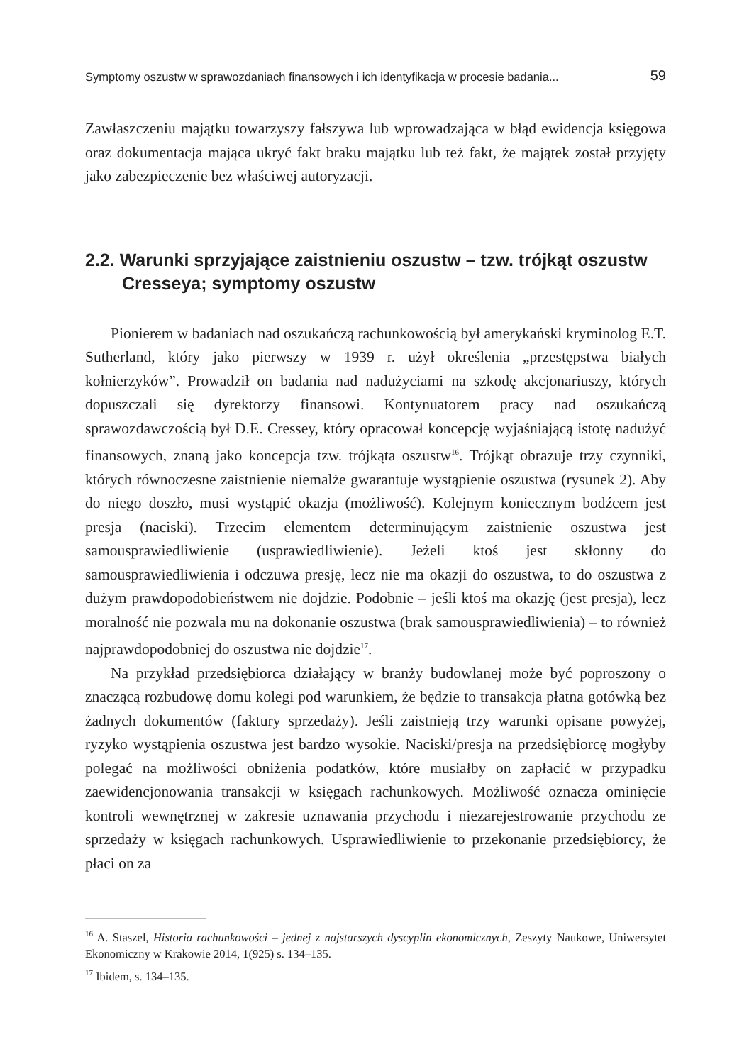Symptomy oszustw w sprawozdaniach finansowych i ich identyfikacja w procesie badania... 59
Zawłaszczeniu majątku towarzyszy fałszywa lub wprowadzająca w błąd ewidencja księgowa oraz dokumentacja mająca ukryć fakt braku majątku lub też fakt, że majątek został przyjęty jako zabezpieczenie bez właściwej autoryzacji.
2.2. Warunki sprzyjające zaistnieniu oszustw – tzw. trójkąt oszustw Cresseya; symptomy oszustw
Pionierem w badaniach nad oszukańczą rachunkowością był amerykański kryminolog E.T. Sutherland, który jako pierwszy w 1939 r. użył określenia „przestępstwa białych kołnierzyków”. Prowadził on badania nad nadużyciami na szkodę akcjonariuszy, których dopuszczali się dyrektorzy finansowi. Kontynuatorem pracy nad oszukańczą sprawozdawczością był D.E. Cressey, który opracował koncepcję wyjaśniającą istotę nadużyć finansowych, znaną jako koncepcja tzw. trójkąta oszustw<sup>16</sup>. Trójkąt obrazuje trzy czynniki, których równoczesne zaistnienie niemalże gwarantuje wystąpienie oszustwa (rysunek 2). Aby do niego doszło, musi wystąpić okazja (możliwość). Kolejnym koniecznym bodźcem jest presja (naciski). Trzecim elementem determinującym zaistnienie oszustwa jest samousprawiedliwienie (usprawiedliwienie). Jeżeli ktoś jest skłonny do samousprawiedliwienia i odczuwa presję, lecz nie ma okazji do oszustwa, to do oszustwa z dużym prawdopodobieństwem nie dojdzie. Podobnie – jeśli ktoś ma okazję (jest presja), lecz moralność nie pozwala mu na dokonanie oszustwa (brak samousprawiedliwienia) – to również najprawdopodobniej do oszustwa nie dojdzie<sup>17</sup>.
Na przykład przedsiębiorca działający w branży budowlanej może być poproszony o znaczącą rozbudowę domu kolegi pod warunkiem, że będzie to transakcja płatna gotówką bez żadnych dokumentów (faktury sprzedaży). Jeśli zaistnieją trzy warunki opisane powyżej, ryzyko wystąpienia oszustwa jest bardzo wysokie. Naciski/presja na przedsiębiorcę mogłyby polegać na możliwości obniżenia podatków, które musiałby on zapłacić w przypadku zaewidencjonowania transakcji w księgach rachunkowych. Możliwość oznacza ominięcie kontroli wewnętrznej w zakresie uznawania przychodu i niezarejestrowanie przychodu ze sprzedaży w księgach rachunkowych. Usprawiedliwienie to przekonanie przedsiębiorcy, że płaci on za
<sup>16</sup> A. Staszel, Historia rachunkowości – jednej z najstarszych dyscyplin ekonomicznych, Zeszyty Naukowe, Uniwersytet Ekonomiczny w Krakowie 2014, 1(925) s. 134–135.
<sup>17</sup> Ibidem, s. 134–135.